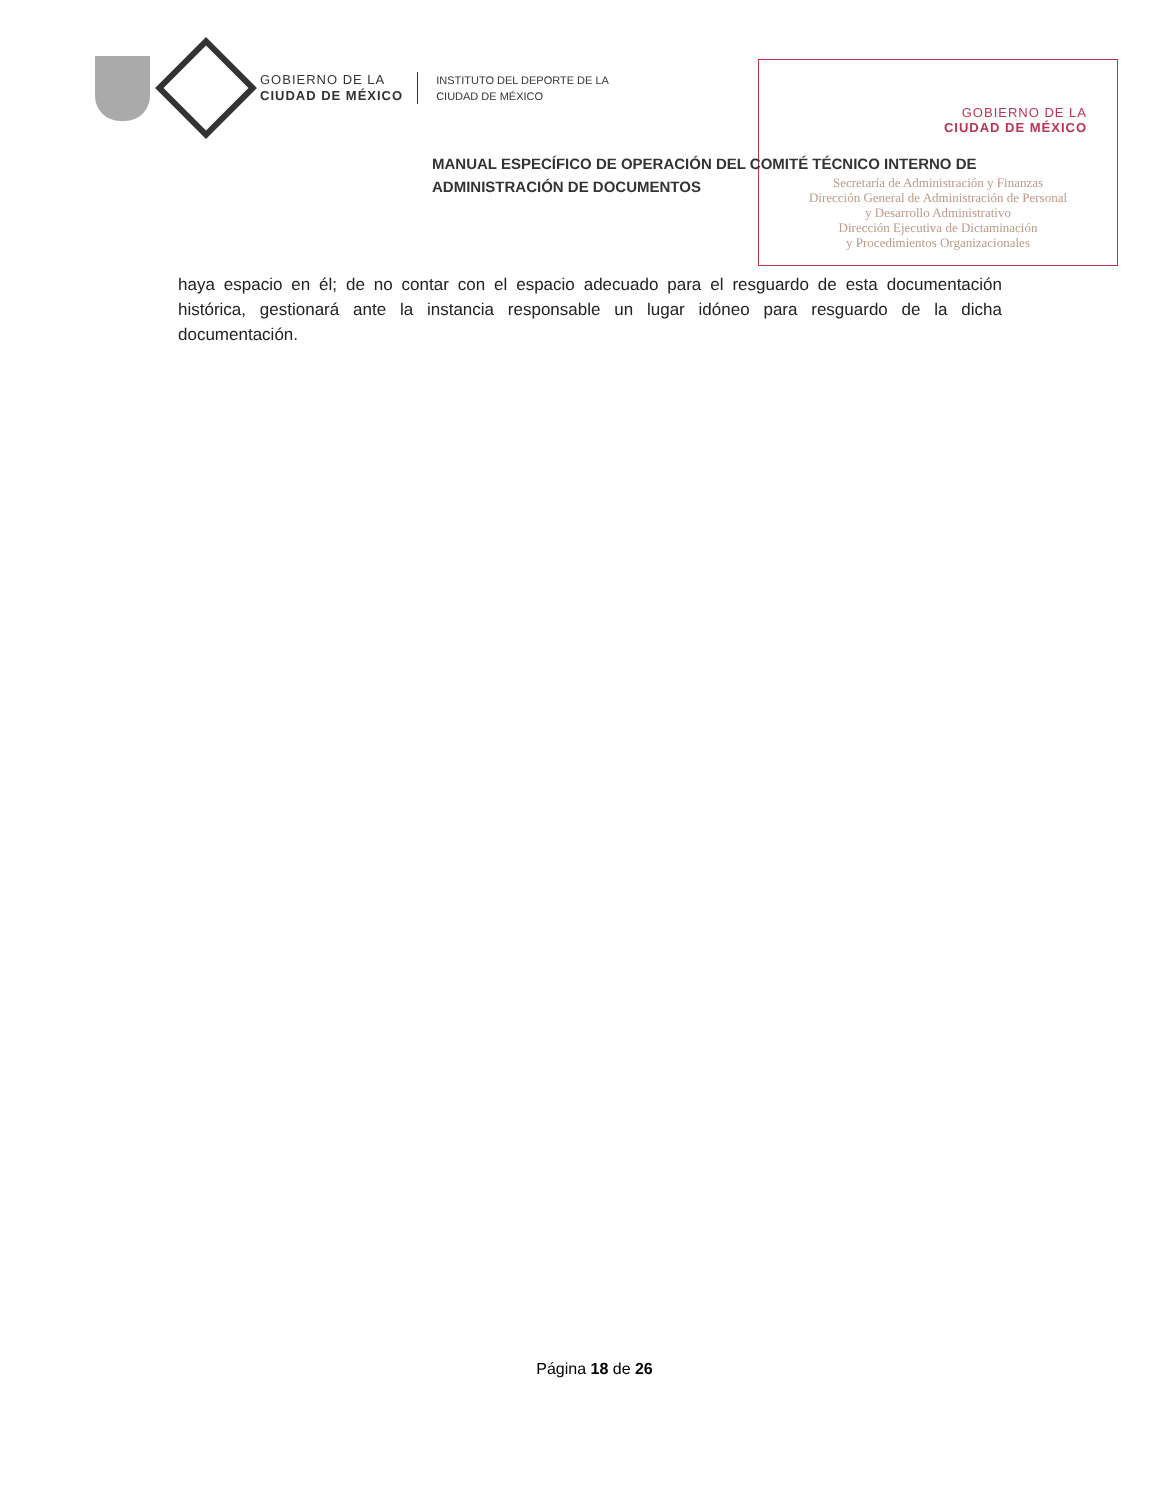GOBIERNO DE LA
CIUDAD DE MÉXICO
INSTITUTO DEL DEPORTE DE LA
CIUDAD DE MÉXICO
GOBIERNO DE LA
CIUDAD DE MÉXICO
Secretaría de Administración y Finanzas
Dirección General de Administración de Personal
y Desarrollo Administrativo
Dirección Ejecutiva de Dictaminación
y Procedimientos Organizacionales
MANUAL ESPECÍFICO DE OPERACIÓN DEL COMITÉ TÉCNICO INTERNO DE
ADMINISTRACIÓN DE DOCUMENTOS
haya espacio en él; de no contar con el espacio adecuado para el resguardo de esta documentación histórica, gestionará ante la instancia responsable un lugar idóneo para resguardo de la dicha documentación.
Página 18 de 26